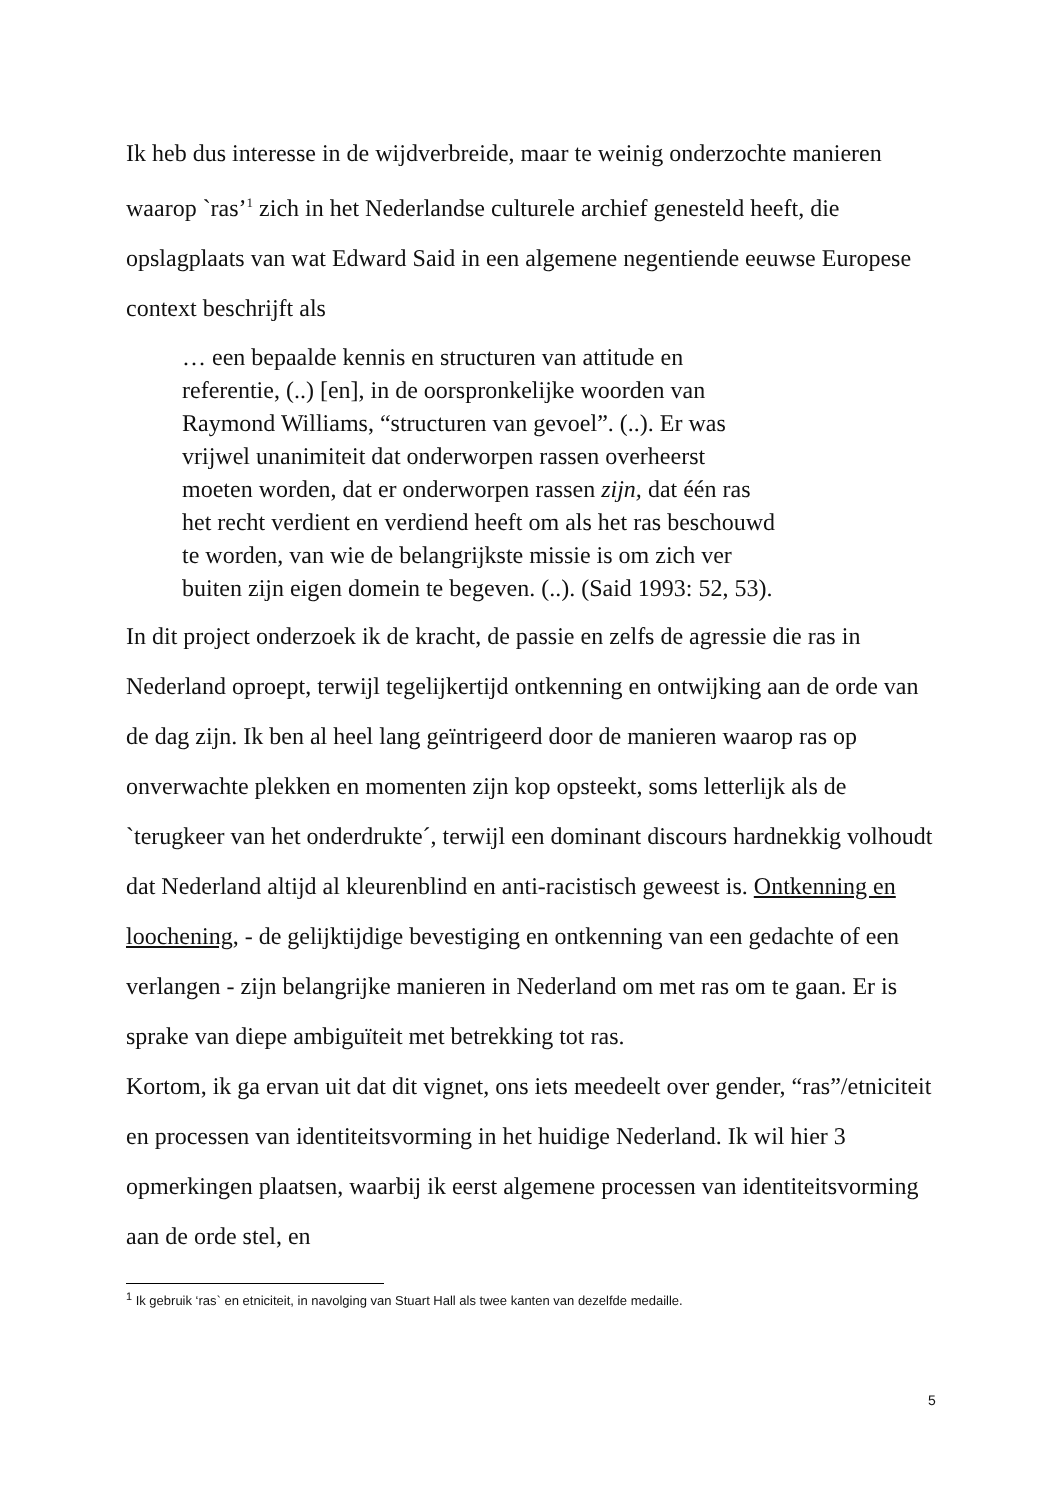Ik heb dus interesse in de wijdverbreide, maar te weinig onderzochte manieren waarop `ras’<sup>1</sup> zich in het Nederlandse culturele archief genesteld heeft, die opslagplaats van wat Edward Said in een algemene negentiende eeuwse Europese context beschrijft als
… een bepaalde kennis en structuren van attitude en
referentie, (..) [en], in de oorspronkelijke woorden van
Raymond Williams, “structuren van gevoel”. (..). Er was
vrijwel unanimiteit dat onderworpen rassen overheerst
moeten worden, dat er onderworpen rassen zijn, dat één ras
het recht verdient en verdiend heeft om als het ras beschouwd
te worden, van wie de belangrijkste missie is om zich ver
buiten zijn eigen domein te begeven. (..). (Said 1993: 52, 53).
In dit project onderzoek ik de kracht, de passie en zelfs de agressie die ras in Nederland oproept, terwijl tegelijkertijd ontkenning en ontwijking aan de orde van de dag zijn. Ik ben al heel lang geïntrigeerd door de manieren waarop ras op onverwachte plekken en momenten zijn kop opsteekt, soms letterlijk als de `terugkeer van het onderdrukte´, terwijl een dominant discours hardnekkig volhoudt dat Nederland altijd al kleurenblind en anti-racistisch geweest is. Ontkenning en loochening, - de gelijktijdige bevestiging en ontkenning van een gedachte of een verlangen - zijn belangrijke manieren in Nederland om met ras om te gaan. Er is sprake van diepe ambiguïteit met betrekking tot ras.
Kortom, ik ga ervan uit dat dit vignet, ons iets meedeelt over gender, “ras”/etniciteit en processen van identiteitsvorming in het huidige Nederland. Ik wil hier 3 opmerkingen plaatsen, waarbij ik eerst algemene processen van identiteitsvorming aan de orde stel, en
<sup>1</sup> Ik gebruik ‘ras` en etniciteit, in navolging van Stuart Hall als twee kanten van dezelfde medaille.
5